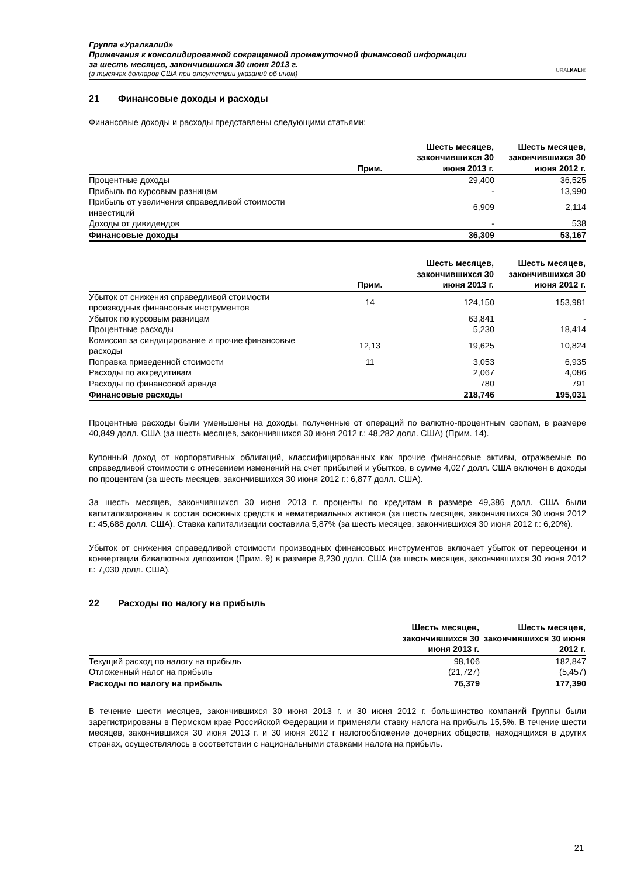Группа «Уралкалий»
Примечания к консолидированной сокращенной промежуточной финансовой информации
за шесть месяцев, закончившихся 30 июня 2013 г.
(в тысячах долларов США при отсутствии указаний об ином)
URALKALI®
21 Финансовые доходы и расходы
Финансовые доходы и расходы представлены следующими статьями:
| | Прим. | Шесть месяцев, закончившихся 30 июня 2013 г. | Шесть месяцев, закончившихся 30 июня 2012 г. |
| --- | --- | --- | --- |
| Процентные доходы | | 29,400 | 36,525 |
| Прибыль по курсовым разницам | | - | 13,990 |
| Прибыль от увеличения справедливой стоимости инвестиций | | 6,909 | 2,114 |
| Доходы от дивидендов | | - | 538 |
| Финансовые доходы | | 36,309 | 53,167 |
| | Прим. | Шесть месяцев, закончившихся 30 июня 2013 г. | Шесть месяцев, закончившихся 30 июня 2012 г. |
| --- | --- | --- | --- |
| Убыток от снижения справедливой стоимости производных финансовых инструментов | 14 | 124,150 | 153,981 |
| Убыток по курсовым разницам | | 63,841 | - |
| Процентные расходы | | 5,230 | 18,414 |
| Комиссия за синдицирование и прочие финансовые расходы | 12,13 | 19,625 | 10,824 |
| Поправка приведенной стоимости | 11 | 3,053 | 6,935 |
| Расходы по аккредитивам | | 2,067 | 4,086 |
| Расходы по финансовой аренде | | 780 | 791 |
| Финансовые расходы | | 218,746 | 195,031 |
Процентные расходы были уменьшены на доходы, полученные от операций по валютно-процентным свопам, в размере 40,849 долл. США (за шесть месяцев, закончившихся 30 июня 2012 г.: 48,282 долл. США) (Прим. 14).
Купонный доход от корпоративных облигаций, классифицированных как прочие финансовые активы, отражаемые по справедливой стоимости с отнесением изменений на счет прибылей и убытков, в сумме 4,027 долл. США включен в доходы по процентам (за шесть месяцев, закончившихся 30 июня 2012 г.: 6,877 долл. США).
За шесть месяцев, закончившихся 30 июня 2013 г. проценты по кредитам в размере 49,386 долл. США были капитализированы в состав основных средств и нематериальных активов (за шесть месяцев, закончившихся 30 июня 2012 г.: 45,688 долл. США). Ставка капитализации составила 5,87% (за шесть месяцев, закончившихся 30 июня 2012 г.: 6,20%).
Убыток от снижения справедливой стоимости производных финансовых инструментов включает убыток от переоценки и конвертации бивалютных депозитов (Прим. 9) в размере 8,230 долл. США (за шесть месяцев, закончившихся 30 июня 2012 г.: 7,030 долл. США).
22 Расходы по налогу на прибыль
| | Шесть месяцев, закончившихся 30 июня 2013 г. | Шесть месяцев, закончившихся 30 июня 2012 г. |
| --- | --- | --- |
| Текущий расход по налогу на прибыль | 98,106 | 182,847 |
| Отложенный налог на прибыль | (21,727) | (5,457) |
| Расходы по налогу на прибыль | 76,379 | 177,390 |
В течение шести месяцев, закончившихся 30 июня 2013 г. и 30 июня 2012 г. большинство компаний Группы были зарегистрированы в Пермском крае Российской Федерации и применяли ставку налога на прибыль 15,5%. В течение шести месяцев, закончившихся 30 июня 2013 г. и 30 июня 2012 г налогообложение дочерних обществ, находящихся в других странах, осуществлялось в соответствии с национальными ставками налога на прибыль.
21